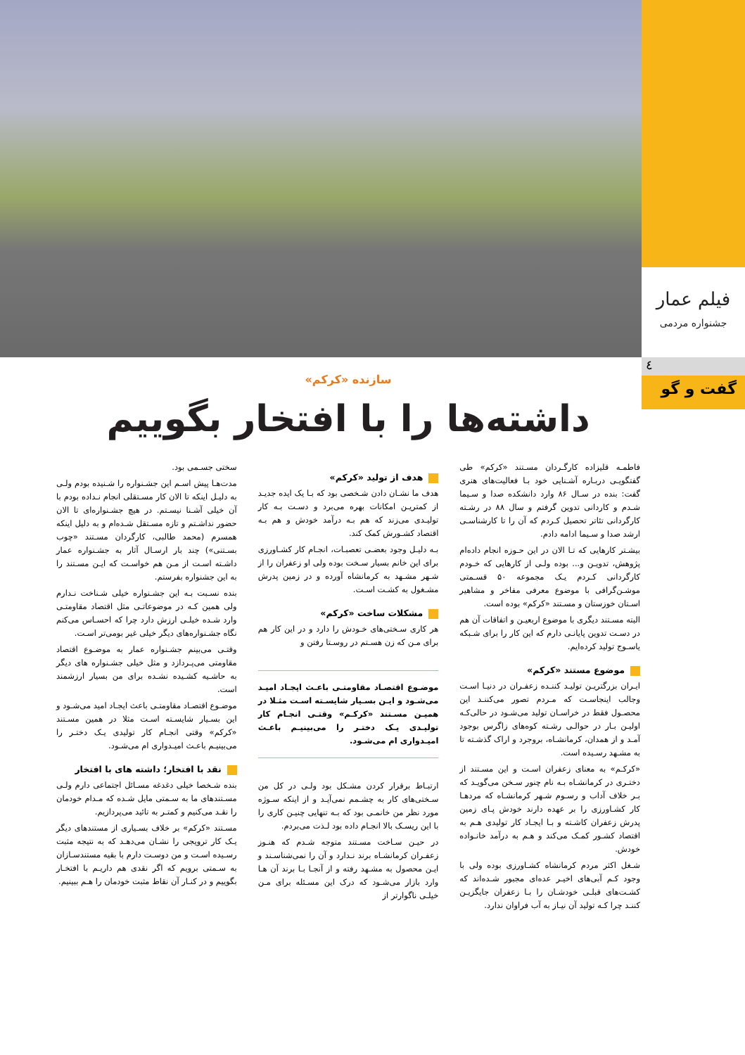فیلم عمار
جشنواره مردمی
٤
گفت و گو
سازنده «کرکم»
داشته‌ها را با افتخار بگوییم
فاطمـه قلیزاده کارگـردان مسـتند «کرکم» طی گفتگویـی دربـاره آشـنایی خود بـا فعالیت‌های هنری گفت: بنده در سـال ۸۶ وارد دانشکده صدا و سـیما شـدم و کاردانی تدوین گرفتم و سال ۸۸ در رشـته کارگردانی تئاتر تحصیل کـردم که آن را تا کارشناسـی ارشد صدا و سـیما ادامه دادم.
بیشـتر کارهایی که تـا الان در این حـوزه انجام داده‌ام پژوهش، تدویـن و... بوده ولـی از کارهایی که خـودم کارگردانی کـردم یـک مجموعه ۵۰ قسـمتی موشـن‌گرافی با موضوع معرفی مفاخر و مشاهیر اسـتان خوزستان و مسـتند «کرکم» بوده است.
البته مسـتند دیگری با موضوع اربعیـن و اتفاقات آن هم در دسـت تدوین پایانـی دارم که این کار را برای شـبکه یاسـوج تولید کرده‌ایم.
موضوع مستند «کرکم»
ایـران بزرگتریـن تولیـد کننـده زعفـران در دنیـا اسـت وجالب اینجاسـت که مـردم تصور می‌کننـد این محصـول فقط در خراسـان تولید می‌شـود در حالی‌کـه اولیـن بـار در حوالـی رشـته کوه‌های زاگرس بوجود آمـد و از همدان، کرمانشـاه، بروجرد و اراک گذشـته تا به مشـهد رسـیده است.
«کرکـم» به معنای زعفران اسـت و این مسـتند از دختـری در کرمانشـاه بـه نام چنور سـخن می‌گویـد که بـر خلاف آداب و رسـوم شـهر کرمانشـاه که مردهـا کار کشـاورزی را بر عهده دارند خودش پـای زمین پدرش زعفران کاشـته و بـا ایجـاد کار تولیدی هـم به اقتصاد کشـور کمـک می‌کند و هـم به درآمد خانـواده خودش.
شـغل اکثر مردم کرمانشاه کشـاورزی بوده ولی با وجود کـم آبی‌های اخیـر عده‌ای مجبور شـده‌اند که کشـت‌های قبلـی خودشـان را بـا زعفران جایگزیـن کننـد چرا کـه تولید آن نیـاز به آب فراوان ندارد.
هدف از تولید «کرکم»
هدف ما نشـان دادن شـخصی بود که بـا یک ایده جدیـد از کمتریـن امکانات بهره می‌برد و دسـت بـه کار تولیـدی می‌زند که هم بـه درآمد خودش و هم بـه اقتصاد کشـورش کمک کند.
بـه دلیـل وجود بعضـی تعصبـات، انجـام کار کشـاورزی برای این خانم بسیار سـخت بوده ولی او زعفران را از شـهر مشـهد به کرمانشاه آورده و در زمین پدرش مشـغول به کشـت اسـت.
مشکلات ساخت «کرکم»
هر کاری سـختی‌های خـودش را دارد و در این کار هم برای مـن که زن هسـتم در روسـتا رفتن و
موضـوع اقتصـاد مقاومتـی باعـث ایجـاد امیـد می‌شـود و ایـن بسـیار شایسـته اسـت مثـلا در همیـن مسـتند «کرکـم» وقتـی انجـام کار تولیـدی یـک دختـر را می‌بینیـم باعـث امیـدواری ام می‌شـود.
ارتبـاط برقرار کردن مشـکل بود ولـی در کل من سـختی‌های کار به چشـمم نمی‌آیـد و از اینکه سـوژه مورد نظر من خانمـی بود که بـه تنهایی چنیـن کاری را با این ریسـک بالا انجـام داده بود لـذت می‌بردم.
در حیـن سـاخت مسـتند متوجه شـدم که هنـوز زعفـران کرمانشـاه برند نـدارد و آن را نمی‌شناسـند و ایـن محصول به مشـهد رفته و از آنجـا بـا برند آن هـا وارد بازار می‌شـود که درک این مسـئله برای مـن خیلـی ناگوارتر از
سختی جسـمی بود.
مدت‌هـا پیش اسـم این جشـنواره را شـنیده بودم ولـی به دلیـل اینکه تا الان کار مسـتقلی انجام نـداده بودم با آن خیلی آشـنا نیسـتم. در هیچ جشـنواره‌ای تا الان حضور نداشـتم و تازه مسـتقل شـده‌ام و به دلیل اینکه همسرم (محمد طالبی، کارگردان مسـتند «چوب بسـتنی») چند بار ارسـال آثار به جشـنواره عمار داشـته اسـت از مـن هم خواسـت که ایـن مسـتند را به این جشنواره بفرستم.
بنده نسـبت بـه این جشـنواره خیلی شـناخت نـدارم ولی همین کـه در موضوعاتـی مثل اقتصاد مقاومتـی وارد شـده خیلـی ارزش دارد چرا که احسـاس می‌کنم نگاه جشـنواره‌های دیگر خیلی غیر بومی‌تر اسـت.
وقتـی می‌بینم جشـنواره عمار به موضـوع اقتصاد مقاومتی می‌پـردازد و مثل خیلی جشـنواره های دیگر به حاشـیه کشـیده نشـده برای من بسیار ارزشمند است.
موضـوع اقتصـاد مقاومتـی باعث ایجـاد امید می‌شـود و این بسـیار شایسـته اسـت مثلا در همین مسـتند «کرکم» وقتی انجـام کار تولیدی یـک دختـر را می‌بینیـم باعـث امیـدواری ام می‌شـود.
نقد با افتخار؛ داشته های با افتخار
بنده شـخصا خیلی دغدغه مسـائل اجتماعی دارم ولـی مسـتندهای ما به سـمتی مایل شـده که مـدام خودمان را نقـد می‌کنیم و کمتـر به تائید می‌پردازیم.
مسـتند «کرکم» بر خلاف بسـیاری از مستندهای دیگر یـک کار ترویجی را نشـان می‌دهـد که به نتیجه مثبت رسـیده اسـت و من دوسـت دارم با بقیه مستندسـازان به سـمتی برویم که اگر نقدی هم داریـم با افتخـار بگوییم و در کنـار آن نقاط مثبت خودمان را هـم ببینیم.